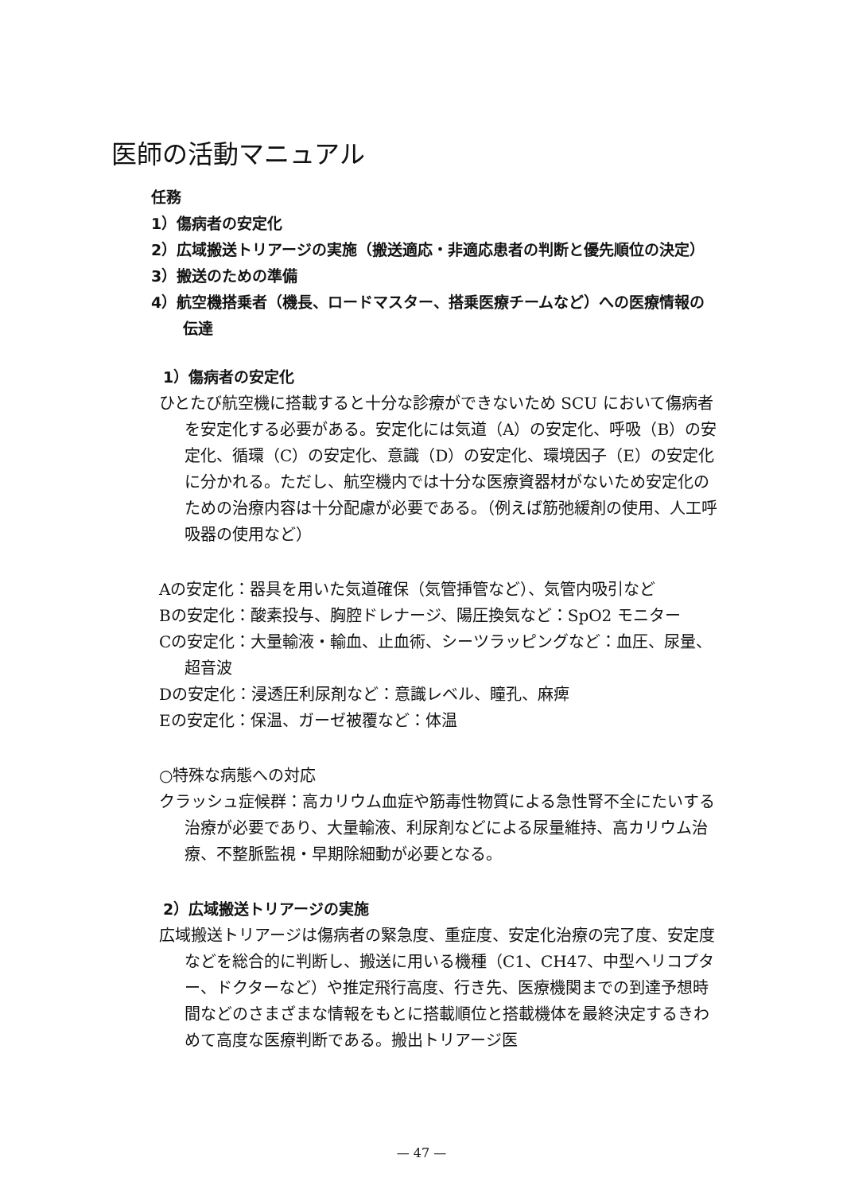医師の活動マニュアル
任務
1）傷病者の安定化
2）広域搬送トリアージの実施（搬送適応・非適応患者の判断と優先順位の決定）
3）搬送のための準備
4）航空機搭乗者（機長、ロードマスター、搭乗医療チームなど）への医療情報の伝達
1）傷病者の安定化
ひとたび航空機に搭載すると十分な診療ができないため SCU において傷病者を安定化する必要がある。安定化には気道（A）の安定化、呼吸（B）の安定化、循環（C）の安定化、意識（D）の安定化、環境因子（E）の安定化に分かれる。ただし、航空機内では十分な医療資器材がないため安定化のための治療内容は十分配慮が必要である。（例えば筋弛緩剤の使用、人工呼吸器の使用など）
Aの安定化：器具を用いた気道確保（気管挿管など）、気管内吸引など
Bの安定化：酸素投与、胸腔ドレナージ、陽圧換気など：SpO2 モニター
Cの安定化：大量輸液・輸血、止血術、シーツラッピングなど：血圧、尿量、超音波
Dの安定化：浸透圧利尿剤など：意識レベル、瞳孔、麻痺
Eの安定化：保温、ガーゼ被覆など：体温
○特殊な病態への対応
クラッシュ症候群：高カリウム血症や筋毒性物質による急性腎不全にたいする治療が必要であり、大量輸液、利尿剤などによる尿量維持、高カリウム治療、不整脈監視・早期除細動が必要となる。
2）広域搬送トリアージの実施
広域搬送トリアージは傷病者の緊急度、重症度、安定化治療の完了度、安定度などを総合的に判断し、搬送に用いる機種（C1、CH47、中型ヘリコプター、ドクターなど）や推定飛行高度、行き先、医療機関までの到達予想時間などのさまざまな情報をもとに搭載順位と搭載機体を最終決定するきわめて高度な医療判断である。搬出トリアージ医
— 47 —